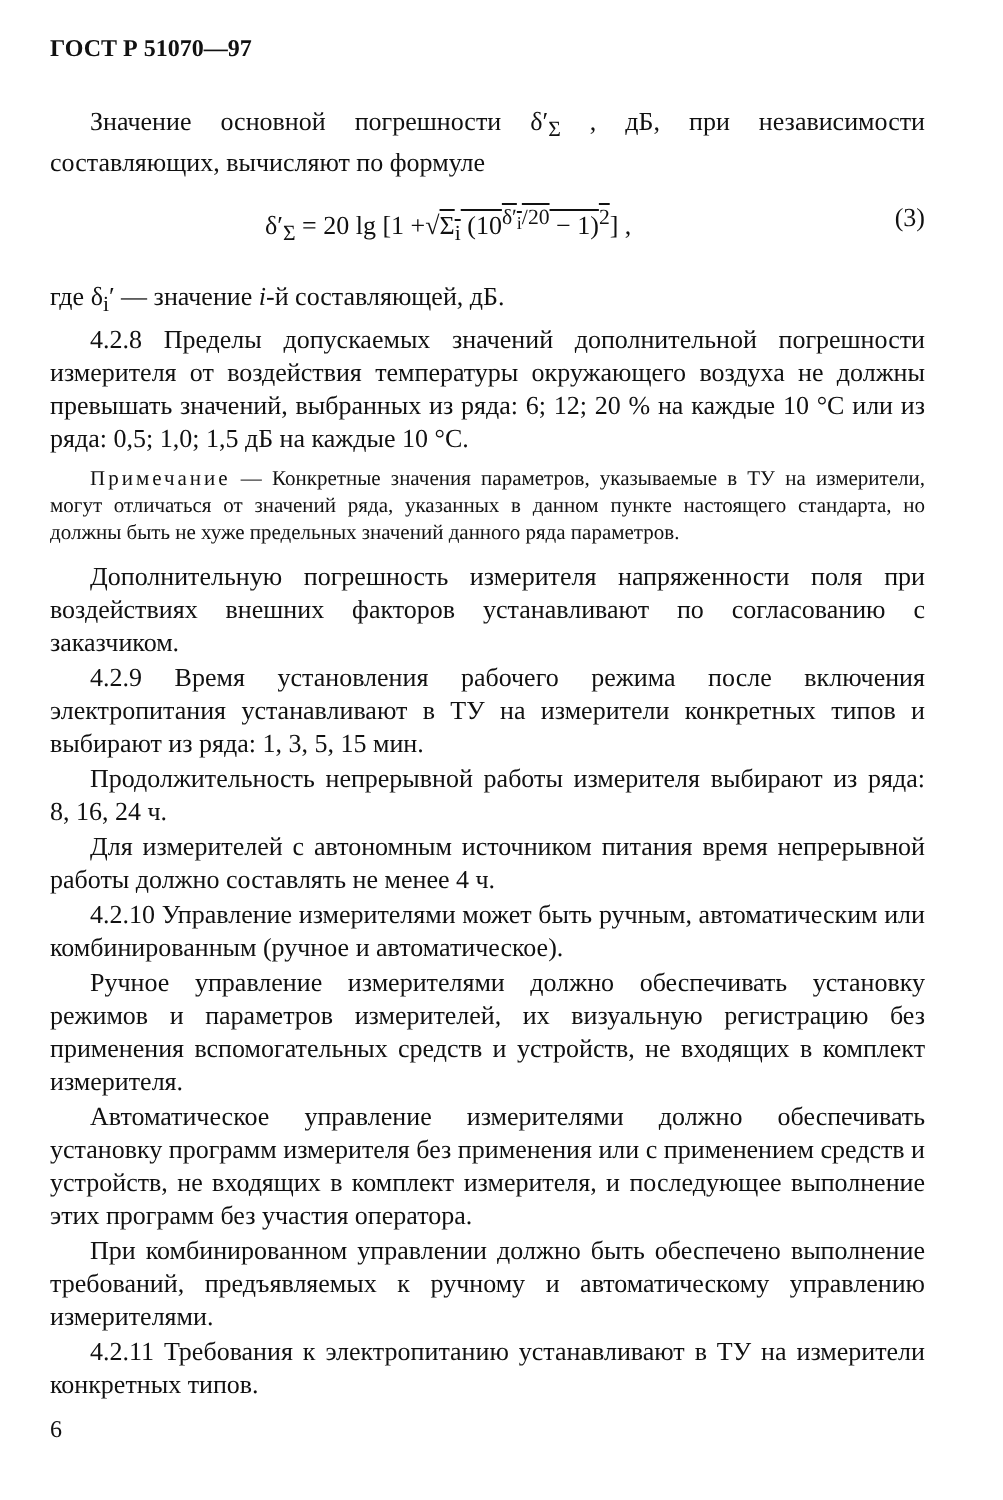ГОСТ Р 51070—97
Значение основной погрешности δ′<sub>Σ</sub> , дБ, при независимости составляющих, вычисляют по формуле
δ′<sub>Σ</sub> = 20 lg [1 +√Σ<sub>i</sub> (10<sup>δ′<sub>i</sub>/20</sup> − 1)<sup>2</sup>] , (3)
где δ<sub>i</sub>′ — значение i-й составляющей, дБ.
4.2.8 Пределы допускаемых значений дополнительной погрешности измерителя от воздействия температуры окружающего воздуха не должны превышать значений, выбранных из ряда: 6; 12; 20 % на каждые 10 °С или из ряда: 0,5; 1,0; 1,5 дБ на каждые 10 °С.
Примечание — Конкретные значения параметров, указываемые в ТУ на измерители, могут отличаться от значений ряда, указанных в данном пункте настоящего стандарта, но должны быть не хуже предельных значений данного ряда параметров.
Дополнительную погрешность измерителя напряженности поля при воздействиях внешних факторов устанавливают по согласованию с заказчиком.
4.2.9 Время установления рабочего режима после включения электропитания устанавливают в ТУ на измерители конкретных типов и выбирают из ряда: 1, 3, 5, 15 мин.
Продолжительность непрерывной работы измерителя выбирают из ряда: 8, 16, 24 ч.
Для измерителей с автономным источником питания время непрерывной работы должно составлять не менее 4 ч.
4.2.10 Управление измерителями может быть ручным, автоматическим или комбинированным (ручное и автоматическое).
Ручное управление измерителями должно обеспечивать установку режимов и параметров измерителей, их визуальную регистрацию без применения вспомогательных средств и устройств, не входящих в комплект измерителя.
Автоматическое управление измерителями должно обеспечивать установку программ измерителя без применения или с применением средств и устройств, не входящих в комплект измерителя, и последующее выполнение этих программ без участия оператора.
При комбинированном управлении должно быть обеспечено выполнение требований, предъявляемых к ручному и автоматическому управлению измерителями.
4.2.11 Требования к электропитанию устанавливают в ТУ на измерители конкретных типов.
6